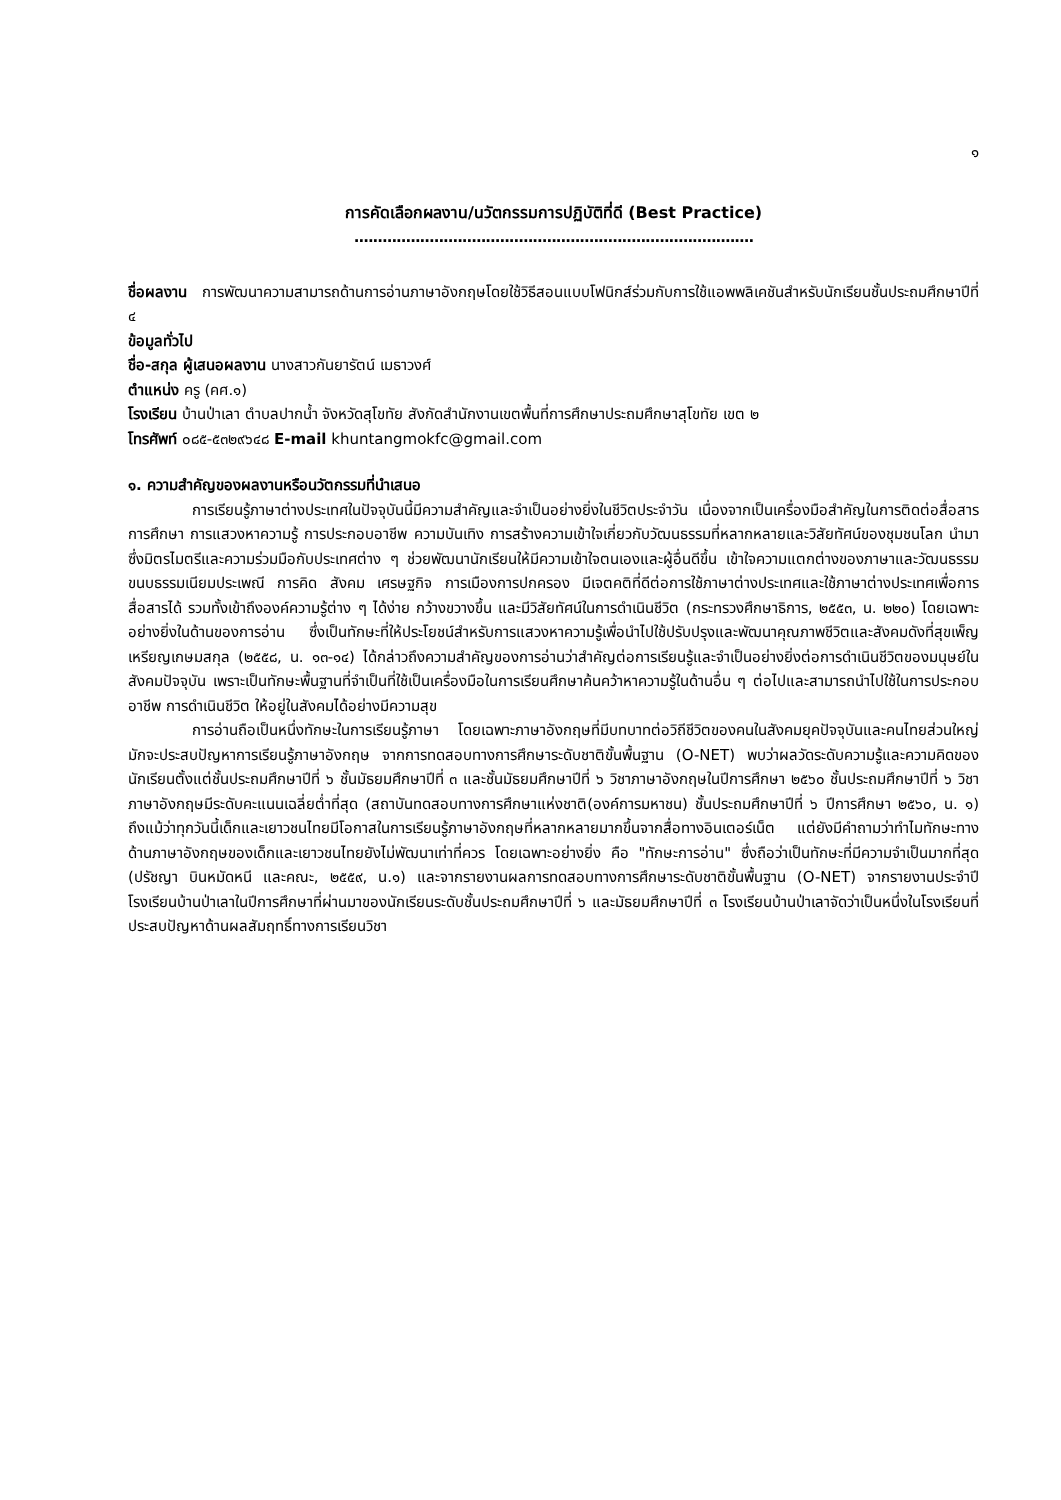๑
การคัดเลือกผลงาน/นวัตกรรมการปฏิบัติที่ดี (Best Practice)
.....................................................................................
ชื่อผลงาน การพัฒนาความสามารถด้านการอ่านภาษาอังกฤษโดยใช้วิธีสอนแบบโฟนิกส์ร่วมกับการใช้แอพพลิเคชันสำหรับนักเรียนชั้นประถมศึกษาปีที่ ๔
ข้อมูลทั่วไป
ชื่อ-สกุล ผู้เสนอผลงาน นางสาวกันยารัตน์ เมธาวงศ์
ตำแหน่ง ครู (คศ.๑)
โรงเรียน บ้านป่าเลา ตำบลปากน้ำ จังหวัดสุโขทัย สังกัดสำนักงานเขตพื้นที่การศึกษาประถมศึกษาสุโขทัย เขต ๒
โทรศัพท์ ๐๘๕-๕๓๒๙๖๔๘ E-mail khuntangmokfc@gmail.com
๑. ความสำคัญของผลงานหรือนวัตกรรมที่นำเสนอ
การเรียนรู้ภาษาต่างประเทศในปัจจุบันนี้มีความสำคัญและจำเป็นอย่างยิ่งในชีวิตประจำวัน เนื่องจากเป็นเครื่องมือสำคัญในการติดต่อสื่อสาร การศึกษา การแสวงหาความรู้ การประกอบอาชีพ ความบันเทิง การสร้างความเข้าใจเกี่ยวกับวัฒนธรรมที่หลากหลายและวิสัยทัศน์ของชุมชนโลก นำมาซึ่งมิตรไมตรีและความร่วมมือกับประเทศต่าง ๆ ช่วยพัฒนานักเรียนให้มีความเข้าใจตนเองและผู้อื่นดีขึ้น เข้าใจความแตกต่างของภาษาและวัฒนธรรม ขนบธรรมเนียมประเพณี การคิด สังคม เศรษฐกิจ การเมืองการปกครอง มีเจตคติที่ดีต่อการใช้ภาษาต่างประเทศและใช้ภาษาต่างประเทศเพื่อการสื่อสารได้ รวมทั้งเข้าถึงองค์ความรู้ต่าง ๆ ได้ง่าย กว้างขวางขึ้น และมีวิสัยทัศน์ในการดำเนินชีวิต (กระทรวงศึกษาธิการ, ๒๕๕๓, น. ๒๒๐) โดยเฉพาะอย่างยิ่งในด้านของการอ่าน ซึ่งเป็นทักษะที่ให้ประโยชน์สำหรับการแสวงหาความรู้เพื่อนำไปใช้ปรับปรุงและพัฒนาคุณภาพชีวิตและสังคมดังที่สุขเพ็ญ เหรียญเกษมสกุล (๒๕๕๘, น. ๑๓-๑๔) ได้กล่าวถึงความสำคัญของการอ่านว่าสำคัญต่อการเรียนรู้และจำเป็นอย่างยิ่งต่อการดำเนินชีวิตของมนุษย์ในสังคมปัจจุบัน เพราะเป็นทักษะพื้นฐานที่จำเป็นที่ใช้เป็นเครื่องมือในการเรียนศึกษาค้นคว้าหาความรู้ในด้านอื่น ๆ ต่อไปและสามารถนำไปใช้ในการประกอบอาชีพ การดำเนินชีวิต ให้อยู่ในสังคมได้อย่างมีความสุข
การอ่านถือเป็นหนึ่งทักษะในการเรียนรู้ภาษา โดยเฉพาะภาษาอังกฤษที่มีบทบาทต่อวิถีชีวิตของคนในสังคมยุคปัจจุบันและคนไทยส่วนใหญ่มักจะประสบปัญหาการเรียนรู้ภาษาอังกฤษ จากการทดสอบทางการศึกษาระดับชาติขั้นพื้นฐาน (O-NET) พบว่าผลวัดระดับความรู้และความคิดของนักเรียนตั้งแต่ชั้นประถมศึกษาปีที่ ๖ ชั้นมัธยมศึกษาปีที่ ๓ และชั้นมัธยมศึกษาปีที่ ๖ วิชาภาษาอังกฤษในปีการศึกษา ๒๕๖๐ ชั้นประถมศึกษาปีที่ ๖ วิชาภาษาอังกฤษมีระดับคะแนนเฉลี่ยต่ำที่สุด (สถาบันทดสอบทางการศึกษาแห่งชาติ(องค์การมหาชน) ชั้นประถมศึกษาปีที่ ๖ ปีการศึกษา ๒๕๖๐, น. ๑) ถึงแม้ว่าทุกวันนี้เด็กและเยาวชนไทยมีโอกาสในการเรียนรู้ภาษาอังกฤษที่หลากหลายมากขึ้นจากสื่อทางอินเตอร์เน็ต แต่ยังมีคำถามว่าทำไมทักษะทางด้านภาษาอังกฤษของเด็กและเยาวชนไทยยังไม่พัฒนาเท่าที่ควร โดยเฉพาะอย่างยิ่ง คือ "ทักษะการอ่าน" ซึ่งถือว่าเป็นทักษะที่มีความจำเป็นมากที่สุด (ปรัชญา บินหมัดหนี และคณะ, ๒๕๕๙, น.๑) และจากรายงานผลการทดสอบทางการศึกษาระดับชาติขั้นพื้นฐาน (O-NET) จากรายงานประจำปีโรงเรียนบ้านป่าเลาในปีการศึกษาที่ผ่านมาของนักเรียนระดับชั้นประถมศึกษาปีที่ ๖ และมัธยมศึกษาปีที่ ๓ โรงเรียนบ้านป่าเลาจัดว่าเป็นหนึ่งในโรงเรียนที่ประสบปัญหาด้านผลสัมฤทธิ์ทางการเรียนวิชา